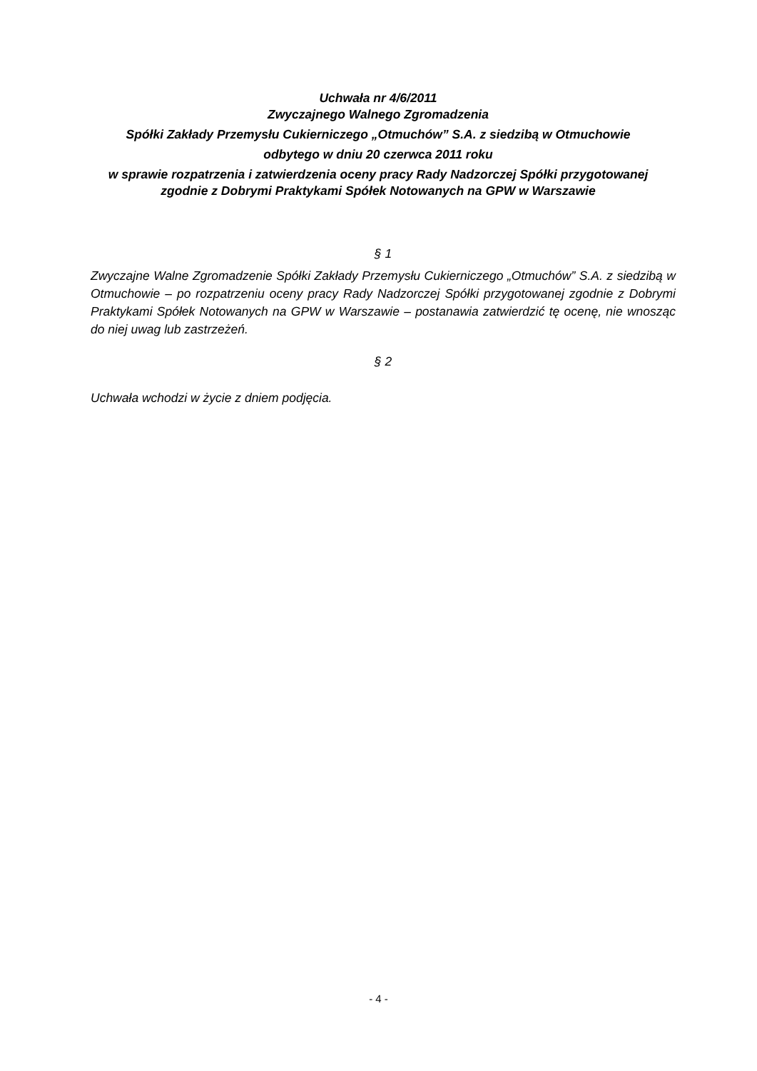Uchwała nr 4/6/2011
Zwyczajnego Walnego Zgromadzenia
Spółki Zakłady Przemysłu Cukierniczego „Otmuchów” S.A. z siedzibą w Otmuchowie
odbytego w dniu 20 czerwca 2011 roku
w sprawie rozpatrzenia i zatwierdzenia oceny pracy Rady Nadzorczej Spółki przygotowanej zgodnie z Dobrymi Praktykami Spółek Notowanych na GPW w Warszawie
§ 1
Zwyczajne Walne Zgromadzenie Spółki Zakłady Przemysłu Cukierniczego „Otmuchów” S.A. z siedzibą w Otmuchowie – po rozpatrzeniu oceny pracy Rady Nadzorczej Spółki przygotowanej zgodnie z Dobrymi Praktykami Spółek Notowanych na GPW w Warszawie – postanawia zatwierdzić tę ocenę, nie wnosząc do niej uwag lub zastrzeżeń.
§ 2
Uchwała wchodzi w życie z dniem podjęcia.
- 4 -